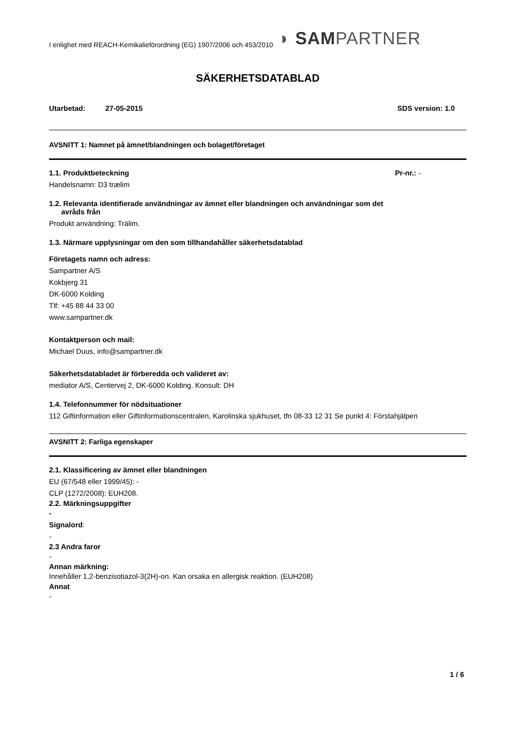I enlighet med REACH-Kemikalieförordning (EG) 1907/2006 och 453/2010 ◗ SAMPARTNER
SÄKERHETSDATABLAD
Utarbetad: 27-05-2015 SDS version: 1.0
AVSNITT 1: Namnet på ämnet/blandningen och bolaget/företaget
1.1. Produktbeteckning Pr-nr.: -
Handelsnamn: D3 trælim
1.2. Relevanta identifierade användningar av ämnet eller blandningen och användningar som det
avråds från
Produkt användning: Trälim.
1.3. Närmare upplysningar om den som tillhandahåller säkerhetsdatablad
Företagets namn och adress:
Sampartner A/S
Kokbjerg 31
DK-6000 Kolding
Tlf: +45 88 44 33 00
www.sampartner.dk
Kontaktperson och mail:
Michael Duus, info@sampartner.dk
Säkerhetsdatabladet är förberedda och valideret av:
mediator A/S, Centervej 2, DK-6000 Kolding. Konsult: DH
1.4. Telefonnummer för nödsituationer
112 Giftinformation eller Giftinformationscentralen, Karolinska sjukhuset, tfn 08-33 12 31 Se punkt 4: Förstahjälpen
AVSNITT 2: Farliga egenskaper
2.1. Klassificering av ämnet eller blandningen
EU (67/548 eller 1999/45): -
CLP (1272/2008): EUH208.
2.2. Märkningsuppgifter
-
Signalord:
-
2.3 Andra faror
-
Annan märkning:
Innehåller 1,2-benzisotiazol-3(2H)-on. Kan orsaka en allergisk reaktion. (EUH208)
Annat
-
1 / 6